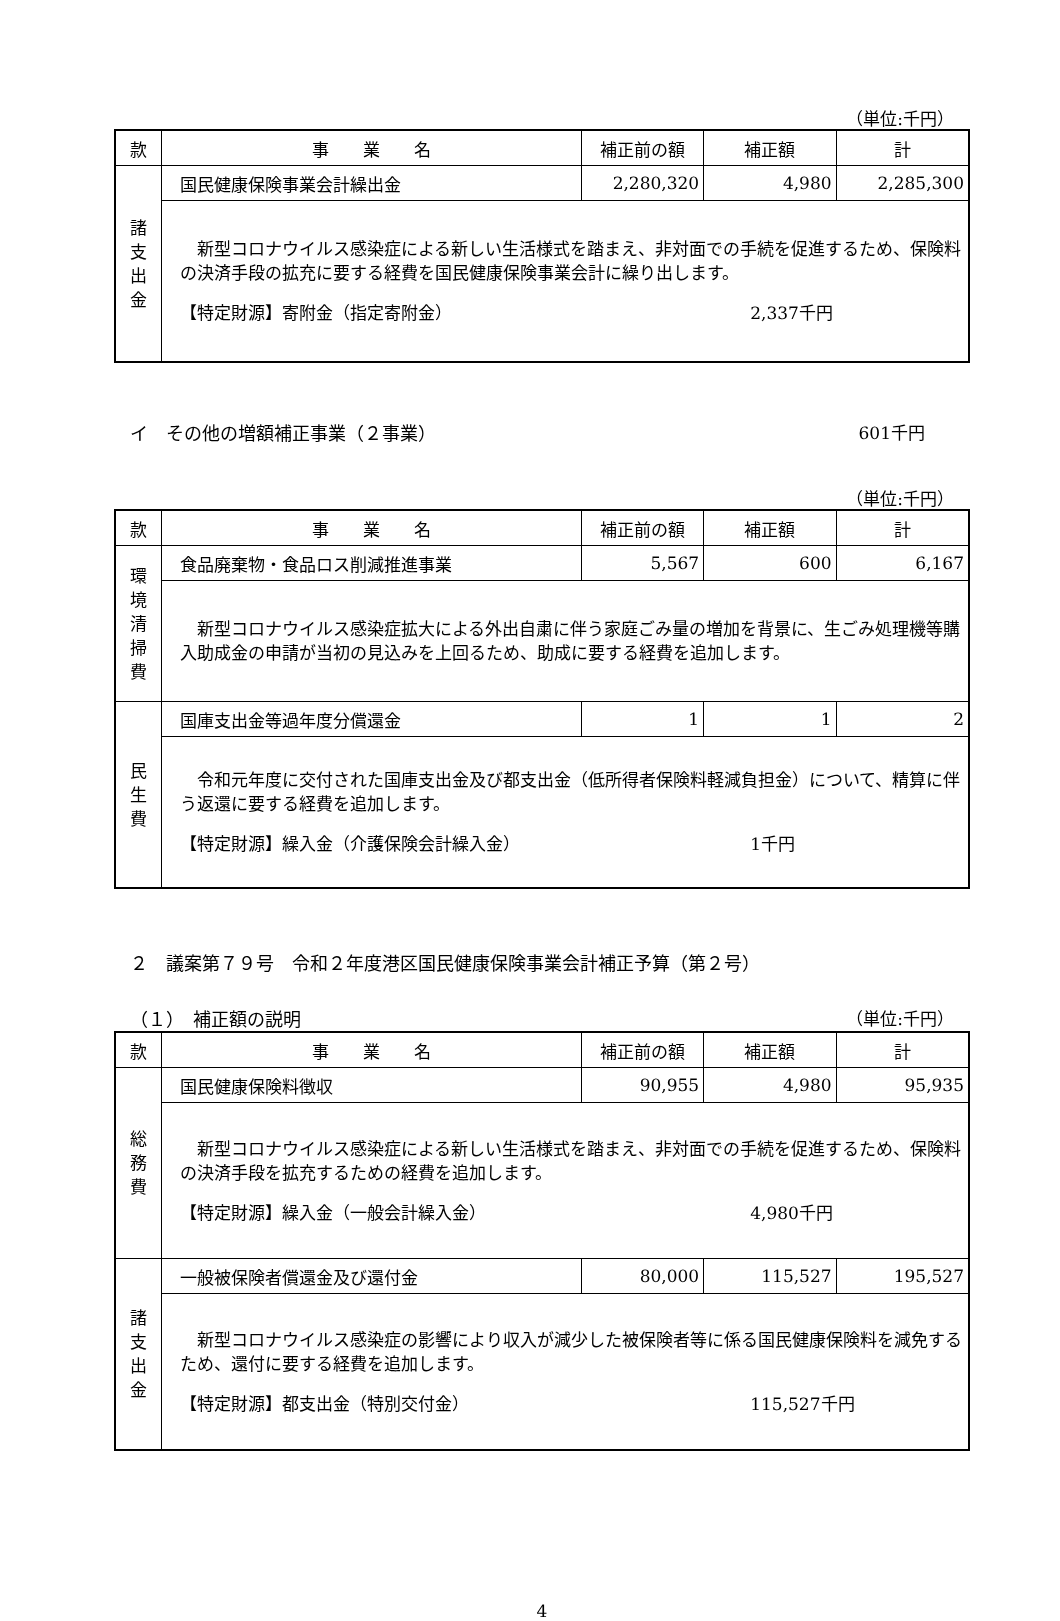（単位:千円）
| 款 | 事 業 名 | 補正前の額 | 補正額 | 計 |
| --- | --- | --- | --- | --- |
| 諸 支 出 金 | 国民健康保険事業会計繰出金 | 2,280,320 | 4,980 | 2,285,300 |
| | 新型コロナウイルス感染症による新しい生活様式を踏まえ、非対面での手続を促進するため、保険料の決済手段の拡充に要する経費を国民健康保険事業会計に繰り出します。 【特定財源】寄附金（指定寄附金） 2,337千円 | | | |
イ　その他の増額補正事業（２事業） 601千円
（単位:千円）
| 款 | 事 業 名 | 補正前の額 | 補正額 | 計 |
| --- | --- | --- | --- | --- |
| 環 境 清 掃 費 | 食品廃棄物・食品ロス削減推進事業 | 5,567 | 600 | 6,167 |
| | 新型コロナウイルス感染症拡大による外出自粛に伴う家庭ごみ量の増加を背景に、生ごみ処理機等購入助成金の申請が当初の見込みを上回るため、助成に要する経費を追加します。 | | | |
| 民 生 費 | 国庫支出金等過年度分償還金 | 1 | 1 | 2 |
| | 令和元年度に交付された国庫支出金及び都支出金（低所得者保険料軽減負担金）について、精算に伴う返還に要する経費を追加します。 【特定財源】繰入金（介護保険会計繰入金） 1千円 | | | |
２　議案第７９号　令和２年度港区国民健康保険事業会計補正予算（第２号）
（１）　補正額の説明
（単位:千円）
| 款 | 事 業 名 | 補正前の額 | 補正額 | 計 |
| --- | --- | --- | --- | --- |
| 総 務 費 | 国民健康保険料徴収 | 90,955 | 4,980 | 95,935 |
| | 新型コロナウイルス感染症による新しい生活様式を踏まえ、非対面での手続を促進するため、保険料の決済手段を拡充するための経費を追加します。 【特定財源】繰入金（一般会計繰入金） 4,980千円 | | | |
| 諸 支 出 金 | 一般被保険者償還金及び還付金 | 80,000 | 115,527 | 195,527 |
| | 新型コロナウイルス感染症の影響により収入が減少した被保険者等に係る国民健康保険料を減免するため、還付に要する経費を追加します。 【特定財源】都支出金（特別交付金） 115,527千円 | | | |
4